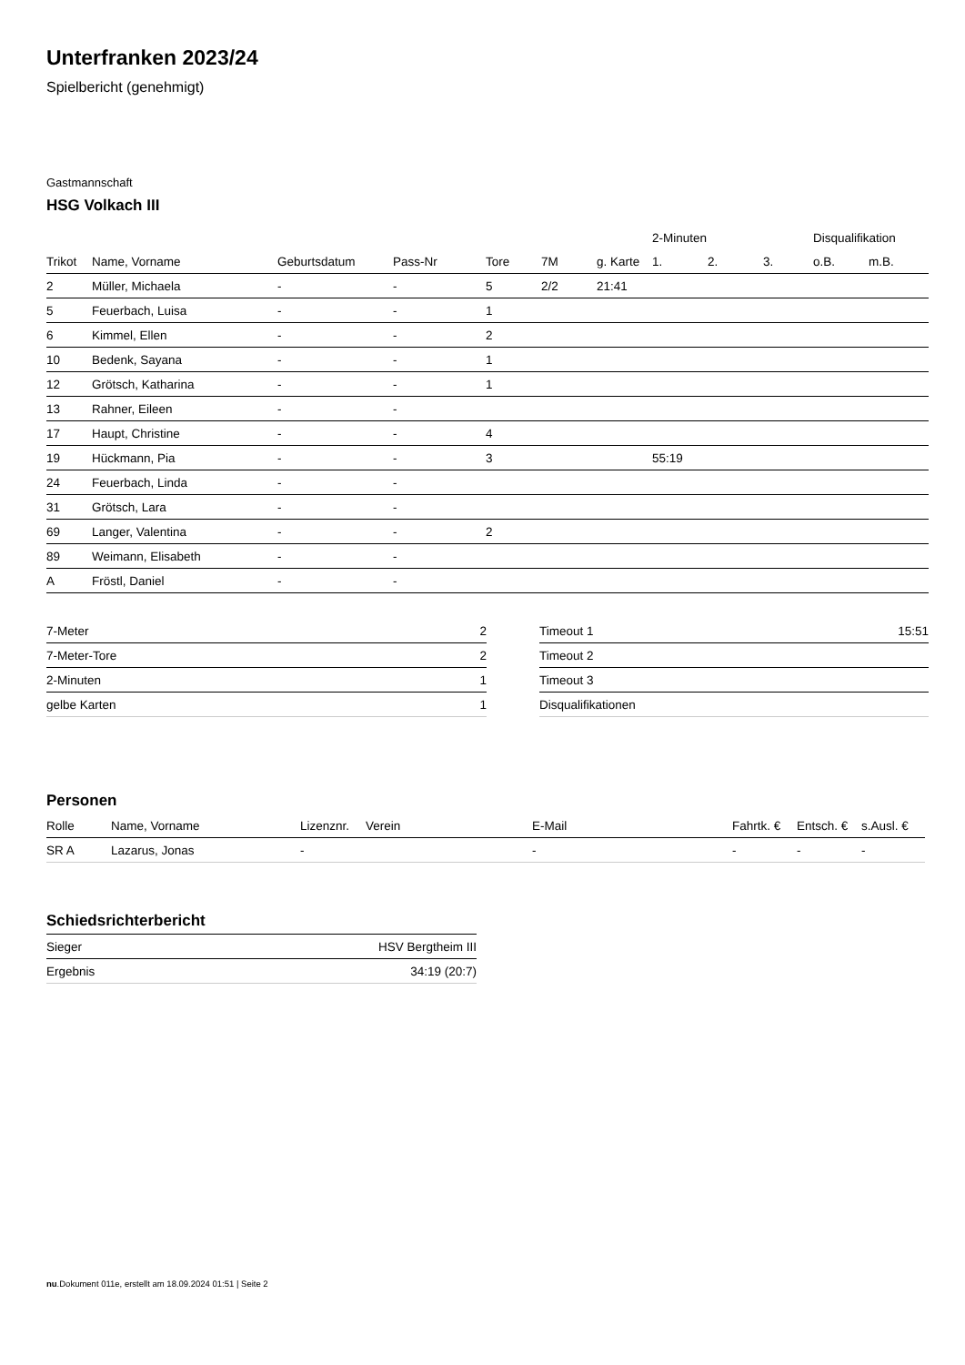Unterfranken 2023/24
Spielbericht (genehmigt)
Gastmannschaft
HSG Volkach III
| | | | | | | | 2-Minuten | | | Disqualifikation | |
| --- | --- | --- | --- | --- | --- | --- | --- | --- | --- | --- | --- |
| Trikot | Name, Vorname | Geburtsdatum | Pass-Nr | Tore | 7M | g. Karte | 1. | 2. | 3. | o.B. | m.B. |
| 2 | Müller, Michaela | - | - | 5 | 2/2 | 21:41 | | | | | |
| 5 | Feuerbach, Luisa | - | - | 1 | | | | | | | |
| 6 | Kimmel, Ellen | - | - | 2 | | | | | | | |
| 10 | Bedenk, Sayana | - | - | 1 | | | | | | | |
| 12 | Grötsch, Katharina | - | - | 1 | | | | | | | |
| 13 | Rahner, Eileen | - | - | | | | | | | | |
| 17 | Haupt, Christine | - | - | 4 | | | | | | | |
| 19 | Hückmann, Pia | - | - | 3 | | | 55:19 | | | | |
| 24 | Feuerbach, Linda | - | - | | | | | | | | |
| 31 | Grötsch, Lara | - | - | | | | | | | | |
| 69 | Langer, Valentina | - | - | 2 | | | | | | | |
| 89 | Weimann, Elisabeth | - | - | | | | | | | | |
| A | Fröstl, Daniel | - | - | | | | | | | | |
| 7-Meter | 2 |
| 7-Meter-Tore | 2 |
| 2-Minuten | 1 |
| gelbe Karten | 1 |
| Timeout 1 | 15:51 |
| Timeout 2 | |
| Timeout 3 | |
| Disqualifikationen | |
Personen
| Rolle | Name, Vorname | Lizenznr. | Verein | E-Mail | Fahrtk. € | Entsch. € | s.Ausl. € |
| --- | --- | --- | --- | --- | --- | --- | --- |
| SR A | Lazarus, Jonas | - | | - | - | - | - |
Schiedsrichterbericht
| Sieger | HSV Bergtheim III |
| Ergebnis | 34:19 (20:7) |
nu.Dokument 011e, erstellt am 18.09.2024 01:51 | Seite 2